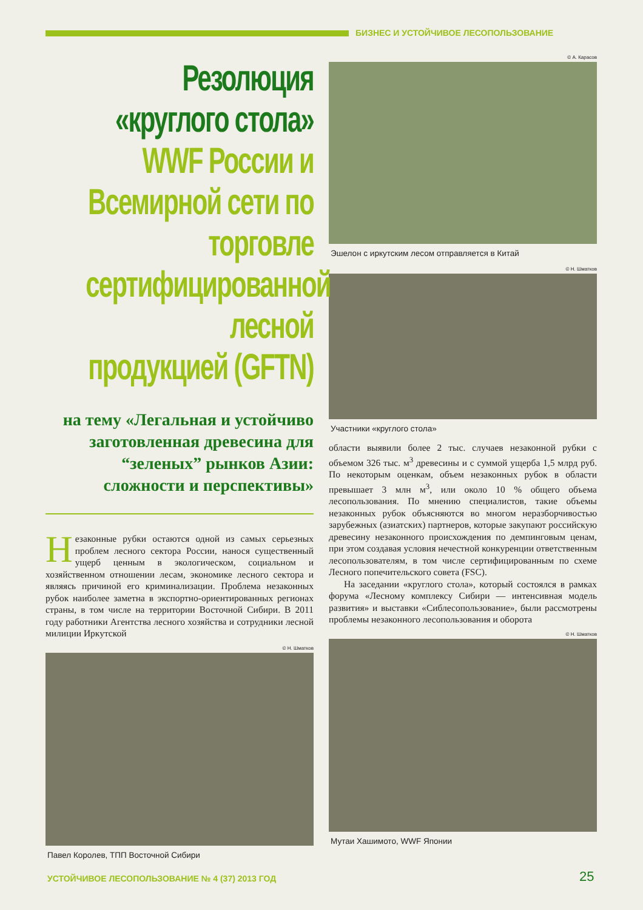БИЗНЕС И УСТОЙЧИВОЕ ЛЕСОПОЛЬЗОВАНИЕ
Резолюция «круглого стола» WWF России и Всемирной сети по торговле сертифицированной лесной продукцией (GFTN)
на тему «Легальная и устойчиво заготовленная древесина для “зеленых” рынков Азии: сложности и перспективы»
Незаконные рубки остаются одной из самых серьезных проблем лесного сектора России, нанося существенный ущерб ценным в экологическом, социальном и хозяйственном отношении лесам, экономике лесного сектора и являясь причиной его криминализации. Проблема незаконных рубок наиболее заметна в экспортно-ориентированных регионах страны, в том числе на территории Восточной Сибири. В 2011 году работники Агентства лесного хозяйства и сотрудники лесной милиции Иркутской
© Н. Шматков
Павел Королев, ТПП Восточной Сибири
© А. Карасов
Эшелон с иркутским лесом отправляется в Китай
© Н. Шматков
Участники «круглого стола»
области выявили более 2 тыс. случаев незаконной рубки с объемом 326 тыс. м<sup>3</sup> древесины и с суммой ущерба 1,5 млрд руб. По некоторым оценкам, объем незаконных рубок в области превышает 3 млн м<sup>3</sup>, или около 10 % общего объема лесопользования. По мнению специалистов, такие объемы незаконных рубок объясняются во многом неразборчивостью зарубежных (азиатских) партнеров, которые закупают российскую древесину незаконного происхождения по демпинговым ценам, при этом создавая условия нечестной конкуренции ответственным лесопользователям, в том числе сертифицированным по схеме Лесного попечительского совета (FSC).
На заседании «круглого стола», который состоялся в рамках форума «Лесному комплексу Сибири — интенсивная модель развития» и выставки «Сиблесопользование», были рассмотрены проблемы незаконного лесопользования и оборота
© Н. Шматков
Мутаи Хашимото, WWF Японии
УСТОЙЧИВОЕ ЛЕСОПОЛЬЗОВАНИЕ № 4 (37) 2013 ГОД
25